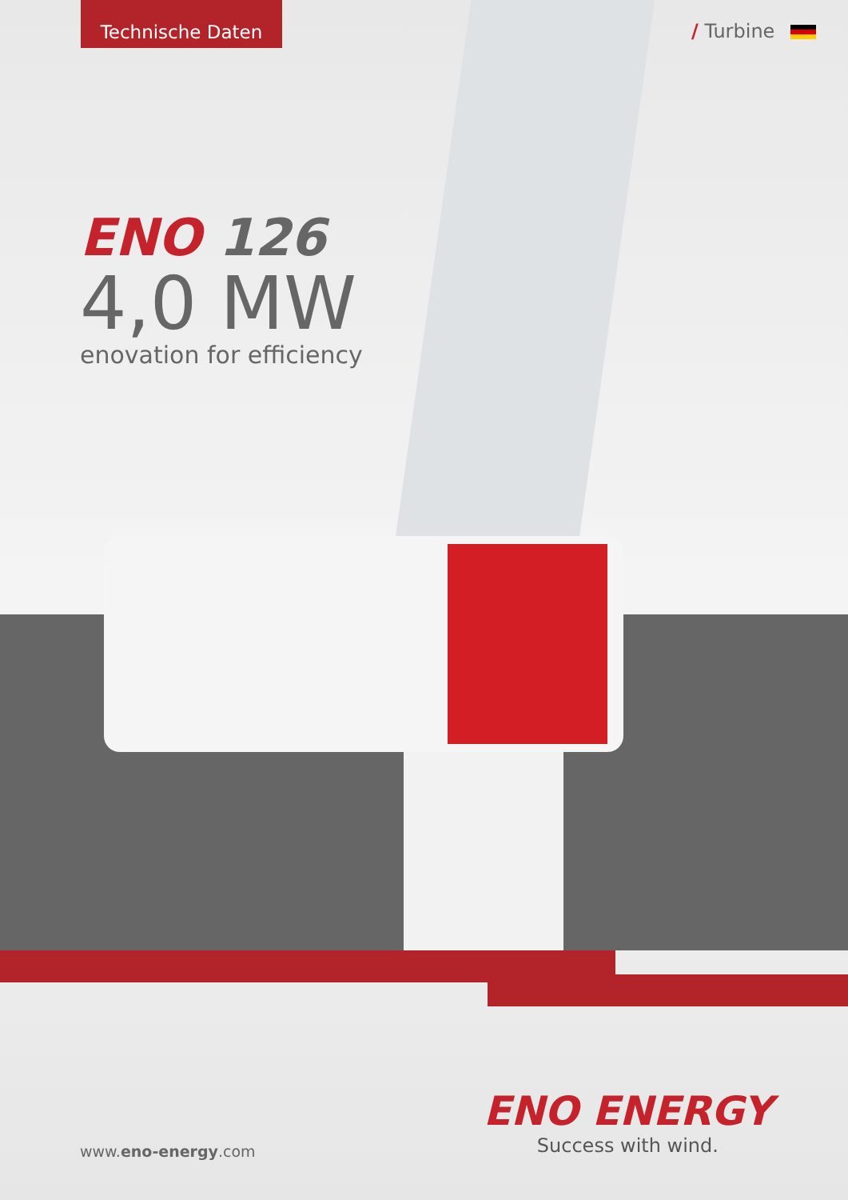Technische Daten
/ Turbine
ENO 126
4,0 MW
enovation for efficiency
ENO ENERGY
Success with wind.
www.eno-energy.com